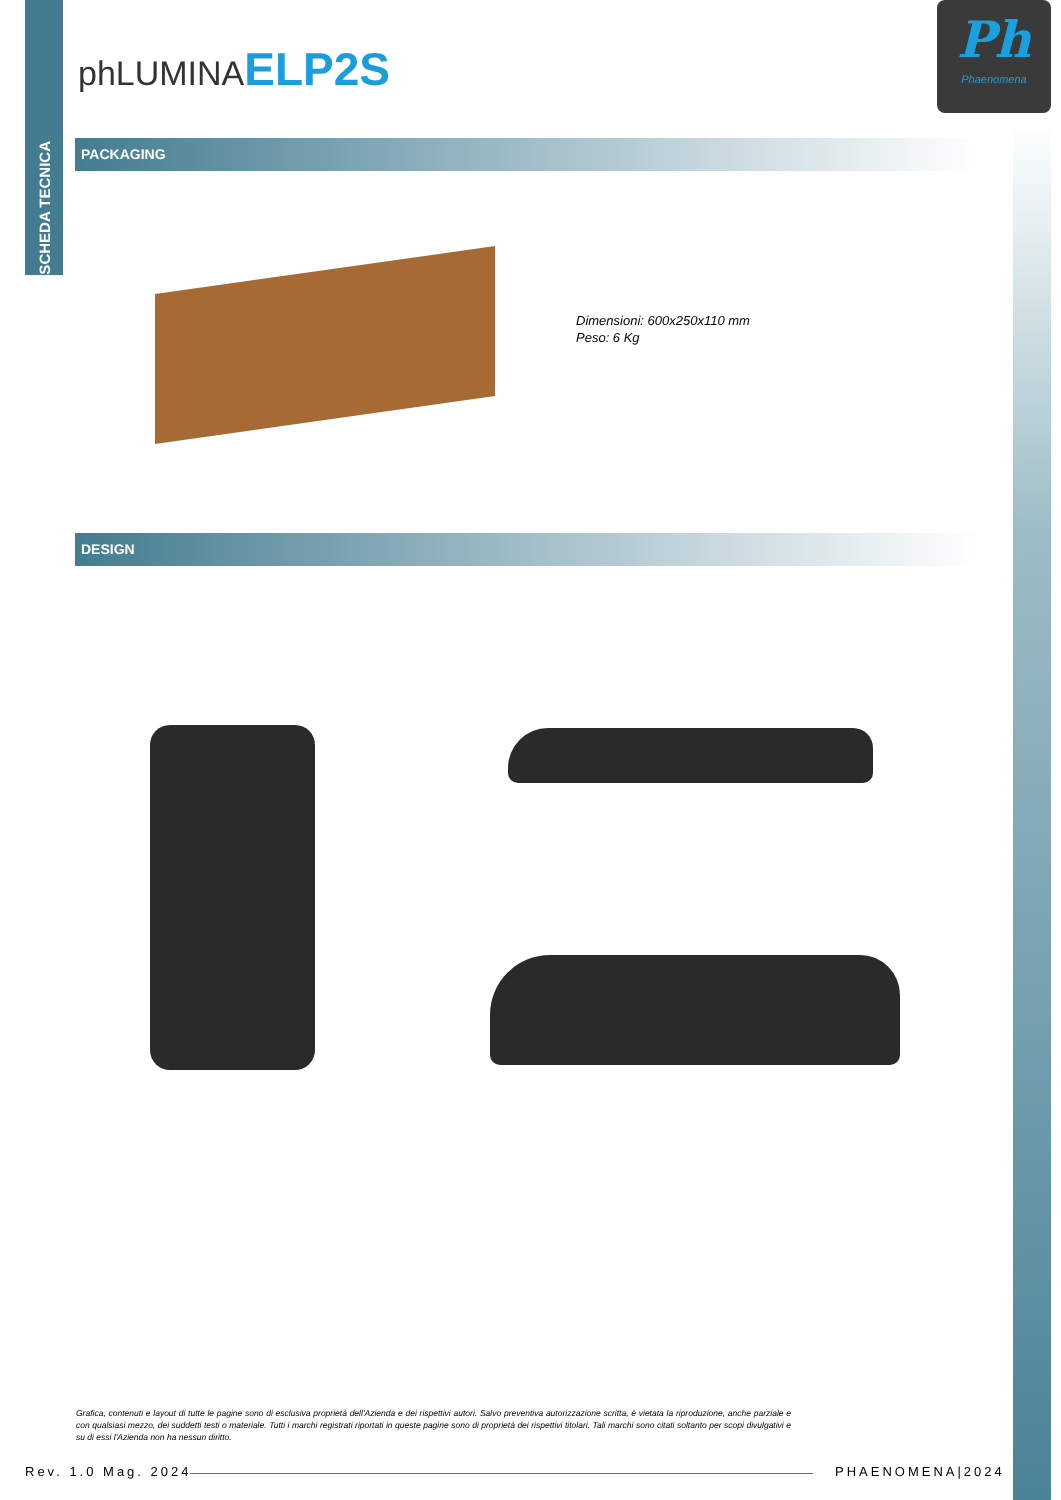SCHEDA TECNICA
phLUMINA ELP2S
Ph
Phaenomena
PACKAGING
Dimensioni: 600x250x110 mm
Peso: 6 Kg
DESIGN
Grafica, contenuti e layout di tutte le pagine sono di esclusiva proprietà dell'Azienda e dei rispettivi autori. Salvo preventiva autorizzazione scritta, è vietata la riproduzione, anche parziale e con qualsiasi mezzo, dei suddetti testi o materiale. Tutti i marchi registrati riportati in queste pagine sono di proprietà dei rispettivi titolari. Tali marchi sono citati soltanto per scopi divulgativi e su di essi l'Azienda non ha nessun diritto.
Rev. 1.0 Mag. 2024 PHAENOMENA|2024